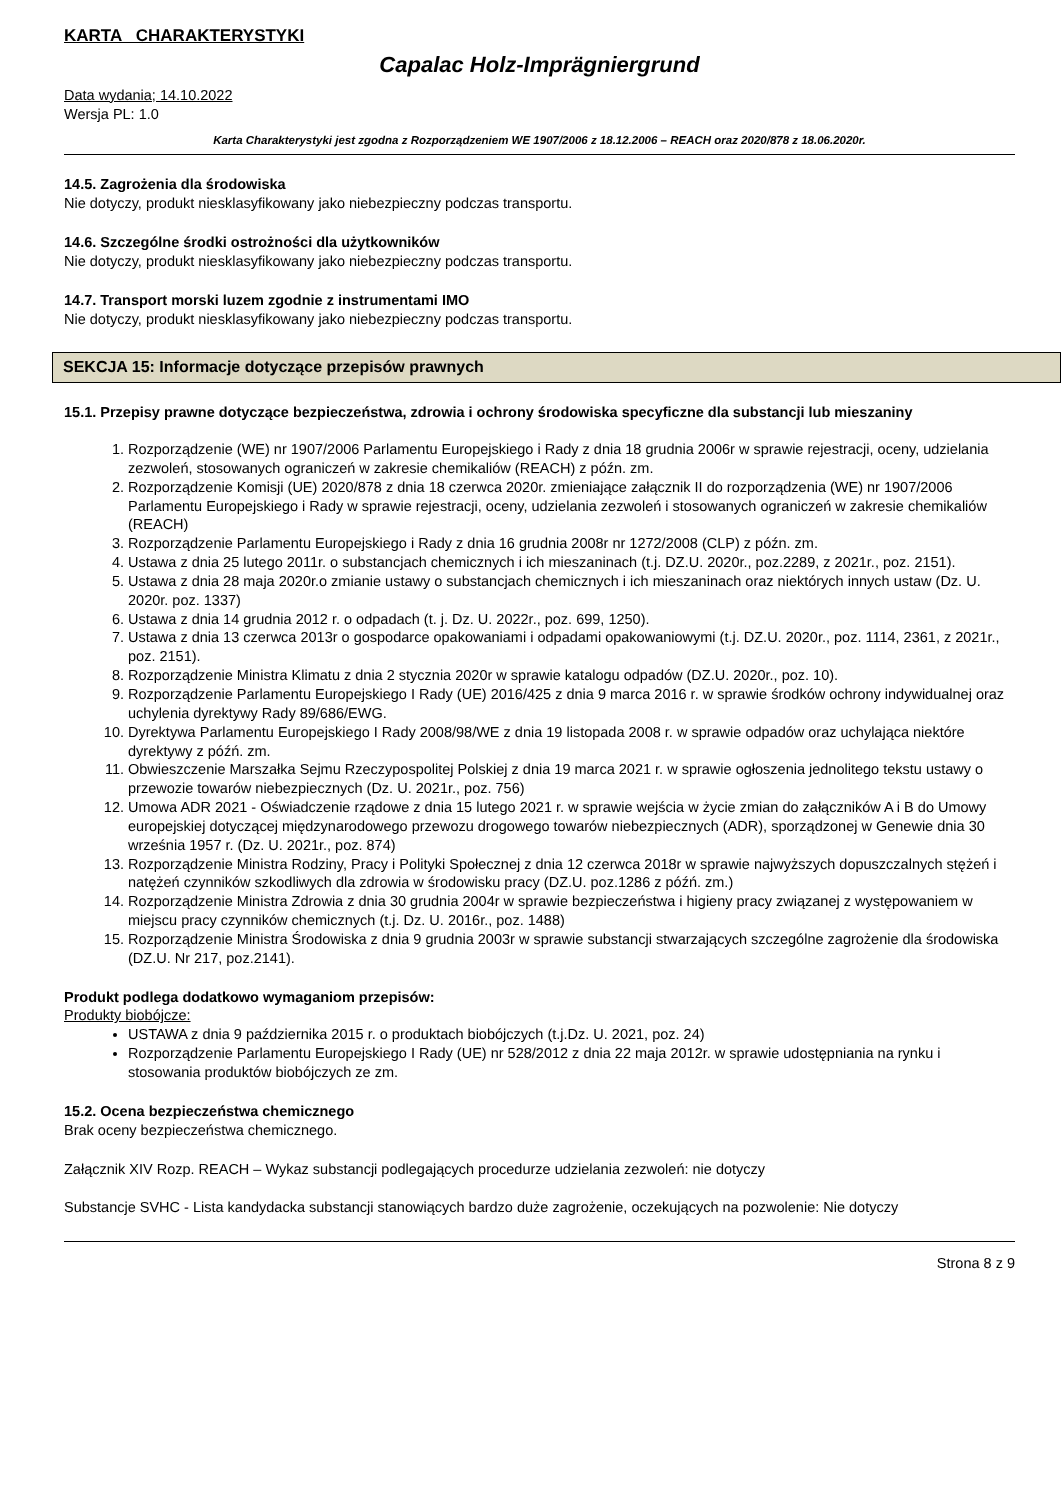KARTA CHARAKTERYSTYKI
Capalac Holz-Imprägniergrund
Data wydania; 14.10.2022
Wersja PL: 1.0
Karta Charakterystyki jest zgodna z Rozporządzeniem WE 1907/2006 z 18.12.2006 – REACH oraz 2020/878 z 18.06.2020r.
14.5. Zagrożenia dla środowiska
Nie dotyczy, produkt niesklasyfikowany jako niebezpieczny podczas transportu.
14.6. Szczególne środki ostrożności dla użytkowników
Nie dotyczy, produkt niesklasyfikowany jako niebezpieczny podczas transportu.
14.7. Transport morski luzem zgodnie z instrumentami IMO
Nie dotyczy, produkt niesklasyfikowany jako niebezpieczny podczas transportu.
SEKCJA 15: Informacje dotyczące przepisów prawnych
15.1. Przepisy prawne dotyczące bezpieczeństwa, zdrowia i ochrony środowiska specyficzne dla substancji lub mieszaniny
1. Rozporządzenie (WE) nr 1907/2006 Parlamentu Europejskiego i Rady z dnia 18 grudnia 2006r w sprawie rejestracji, oceny, udzielania zezwoleń, stosowanych ograniczeń w zakresie chemikaliów (REACH) z późn. zm.
2. Rozporządzenie Komisji (UE) 2020/878 z dnia 18 czerwca 2020r. zmieniające załącznik II do rozporządzenia (WE) nr 1907/2006 Parlamentu Europejskiego i Rady w sprawie rejestracji, oceny, udzielania zezwoleń i stosowanych ograniczeń w zakresie chemikaliów (REACH)
3. Rozporządzenie Parlamentu Europejskiego i Rady z dnia 16 grudnia 2008r nr 1272/2008 (CLP) z późn. zm.
4. Ustawa z dnia 25 lutego 2011r. o substancjach chemicznych i ich mieszaninach (t.j. DZ.U. 2020r., poz.2289, z 2021r., poz. 2151).
5. Ustawa z dnia 28 maja 2020r.o zmianie ustawy o substancjach chemicznych i ich mieszaninach oraz niektórych innych ustaw (Dz. U. 2020r. poz. 1337)
6. Ustawa z dnia 14 grudnia 2012 r. o odpadach (t. j. Dz. U. 2022r., poz. 699, 1250).
7. Ustawa z dnia 13 czerwca 2013r o gospodarce opakowaniami i odpadami opakowaniowymi (t.j. DZ.U. 2020r., poz. 1114, 2361, z 2021r., poz. 2151).
8. Rozporządzenie Ministra Klimatu z dnia 2 stycznia 2020r w sprawie katalogu odpadów (DZ.U. 2020r., poz. 10).
9. Rozporządzenie Parlamentu Europejskiego I Rady (UE) 2016/425 z dnia 9 marca 2016 r. w sprawie środków ochrony indywidualnej oraz uchylenia dyrektywy Rady 89/686/EWG.
10. Dyrektywa Parlamentu Europejskiego I Rady 2008/98/WE z dnia 19 listopada 2008 r. w sprawie odpadów oraz uchylająca niektóre dyrektywy z późń. zm.
11. Obwieszczenie Marszałka Sejmu Rzeczypospolitej Polskiej z dnia 19 marca 2021 r. w sprawie ogłoszenia jednolitego tekstu ustawy o przewozie towarów niebezpiecznych (Dz. U. 2021r., poz. 756)
12. Umowa ADR 2021 - Oświadczenie rządowe z dnia 15 lutego 2021 r. w sprawie wejścia w życie zmian do załączników A i B do Umowy europejskiej dotyczącej międzynarodowego przewozu drogowego towarów niebezpiecznych (ADR), sporządzonej w Genewie dnia 30 września 1957 r. (Dz. U. 2021r., poz. 874)
13. Rozporządzenie Ministra Rodziny, Pracy i Polityki Społecznej z dnia 12 czerwca 2018r w sprawie najwyższych dopuszczalnych stężeń i natężeń czynników szkodliwych dla zdrowia w środowisku pracy (DZ.U. poz.1286 z późń. zm.)
14. Rozporządzenie Ministra Zdrowia z dnia 30 grudnia 2004r w sprawie bezpieczeństwa i higieny pracy związanej z występowaniem w miejscu pracy czynników chemicznych (t.j. Dz. U. 2016r., poz. 1488)
15. Rozporządzenie Ministra Środowiska z dnia 9 grudnia 2003r w sprawie substancji stwarzających szczególne zagrożenie dla środowiska (DZ.U. Nr 217, poz.2141).
Produkt podlega dodatkowo wymaganiom przepisów:
Produkty biobójcze:
USTAWA z dnia 9 października 2015 r. o produktach biobójczych (t.j.Dz. U. 2021, poz. 24)
Rozporządzenie Parlamentu Europejskiego I Rady (UE) nr 528/2012 z dnia 22 maja 2012r. w sprawie udostępniania na rynku i stosowania produktów biobójczych ze zm.
15.2. Ocena bezpieczeństwa chemicznego
Brak oceny bezpieczeństwa chemicznego.
Załącznik XIV Rozp. REACH – Wykaz substancji podlegających procedurze udzielania zezwoleń: nie dotyczy
Substancje SVHC - Lista kandydacka substancji stanowiących bardzo duże zagrożenie, oczekujących na pozwolenie: Nie dotyczy
Strona 8 z 9